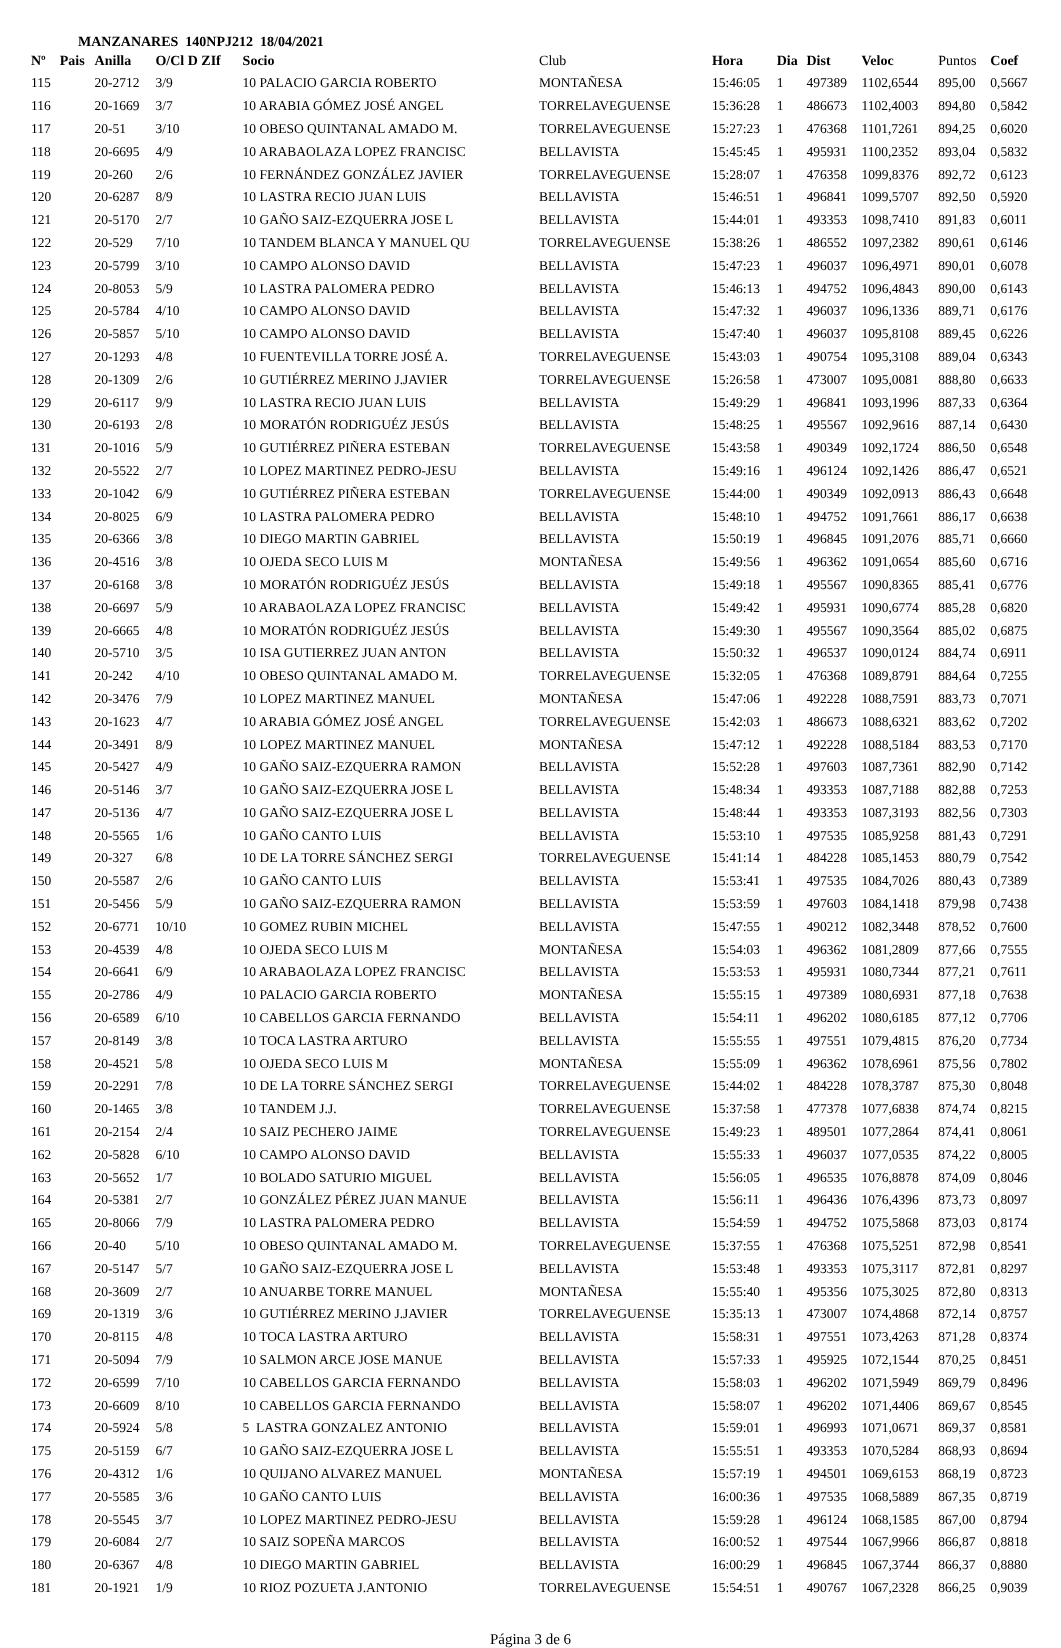MANZANARES 140NPJ212 18/04/2021
| Nº | Pais | Anilla | O/Cl D ZIf | Socio | Club | Hora | Dia | Dist | Veloc | Puntos | Coef |
| --- | --- | --- | --- | --- | --- | --- | --- | --- | --- | --- | --- |
| 115 | | 20-2712 | 3/9 | 10 PALACIO GARCIA ROBERTO | MONTAÑESA | 15:46:05 | 1 | 497389 | 1102,6544 | 895,00 | 0,5667 |
| 116 | | 20-1669 | 3/7 | 10 ARABIA GÓMEZ JOSÉ ANGEL | TORRELAVEGUENSE | 15:36:28 | 1 | 486673 | 1102,4003 | 894,80 | 0,5842 |
| 117 | | 20-51 | 3/10 | 10 OBESO QUINTANAL AMADO M. | TORRELAVEGUENSE | 15:27:23 | 1 | 476368 | 1101,7261 | 894,25 | 0,6020 |
| 118 | | 20-6695 | 4/9 | 10 ARABAOLAZA LOPEZ FRANCISC | BELLAVISTA | 15:45:45 | 1 | 495931 | 1100,2352 | 893,04 | 0,5832 |
| 119 | | 20-260 | 2/6 | 10 FERNÁNDEZ GONZÁLEZ JAVIER | TORRELAVEGUENSE | 15:28:07 | 1 | 476358 | 1099,8376 | 892,72 | 0,6123 |
| 120 | | 20-6287 | 8/9 | 10 LASTRA RECIO JUAN LUIS | BELLAVISTA | 15:46:51 | 1 | 496841 | 1099,5707 | 892,50 | 0,5920 |
| 121 | | 20-5170 | 2/7 | 10 GAÑO SAIZ-EZQUERRA JOSE L | BELLAVISTA | 15:44:01 | 1 | 493353 | 1098,7410 | 891,83 | 0,6011 |
| 122 | | 20-529 | 7/10 | 10 TANDEM BLANCA Y MANUEL QU | TORRELAVEGUENSE | 15:38:26 | 1 | 486552 | 1097,2382 | 890,61 | 0,6146 |
| 123 | | 20-5799 | 3/10 | 10 CAMPO ALONSO DAVID | BELLAVISTA | 15:47:23 | 1 | 496037 | 1096,4971 | 890,01 | 0,6078 |
| 124 | | 20-8053 | 5/9 | 10 LASTRA PALOMERA PEDRO | BELLAVISTA | 15:46:13 | 1 | 494752 | 1096,4843 | 890,00 | 0,6143 |
| 125 | | 20-5784 | 4/10 | 10 CAMPO ALONSO DAVID | BELLAVISTA | 15:47:32 | 1 | 496037 | 1096,1336 | 889,71 | 0,6176 |
| 126 | | 20-5857 | 5/10 | 10 CAMPO ALONSO DAVID | BELLAVISTA | 15:47:40 | 1 | 496037 | 1095,8108 | 889,45 | 0,6226 |
| 127 | | 20-1293 | 4/8 | 10 FUENTEVILLA TORRE JOSÉ A. | TORRELAVEGUENSE | 15:43:03 | 1 | 490754 | 1095,3108 | 889,04 | 0,6343 |
| 128 | | 20-1309 | 2/6 | 10 GUTIÉRREZ MERINO J.JAVIER | TORRELAVEGUENSE | 15:26:58 | 1 | 473007 | 1095,0081 | 888,80 | 0,6633 |
| 129 | | 20-6117 | 9/9 | 10 LASTRA RECIO JUAN LUIS | BELLAVISTA | 15:49:29 | 1 | 496841 | 1093,1996 | 887,33 | 0,6364 |
| 130 | | 20-6193 | 2/8 | 10 MORATÓN RODRIGUÉZ JESÚS | BELLAVISTA | 15:48:25 | 1 | 495567 | 1092,9616 | 887,14 | 0,6430 |
| 131 | | 20-1016 | 5/9 | 10 GUTIÉRREZ PIÑERA ESTEBAN | TORRELAVEGUENSE | 15:43:58 | 1 | 490349 | 1092,1724 | 886,50 | 0,6548 |
| 132 | | 20-5522 | 2/7 | 10 LOPEZ MARTINEZ PEDRO-JESU | BELLAVISTA | 15:49:16 | 1 | 496124 | 1092,1426 | 886,47 | 0,6521 |
| 133 | | 20-1042 | 6/9 | 10 GUTIÉRREZ PIÑERA ESTEBAN | TORRELAVEGUENSE | 15:44:00 | 1 | 490349 | 1092,0913 | 886,43 | 0,6648 |
| 134 | | 20-8025 | 6/9 | 10 LASTRA PALOMERA PEDRO | BELLAVISTA | 15:48:10 | 1 | 494752 | 1091,7661 | 886,17 | 0,6638 |
| 135 | | 20-6366 | 3/8 | 10 DIEGO MARTIN GABRIEL | BELLAVISTA | 15:50:19 | 1 | 496845 | 1091,2076 | 885,71 | 0,6660 |
| 136 | | 20-4516 | 3/8 | 10 OJEDA SECO LUIS M | MONTAÑESA | 15:49:56 | 1 | 496362 | 1091,0654 | 885,60 | 0,6716 |
| 137 | | 20-6168 | 3/8 | 10 MORATÓN RODRIGUÉZ JESÚS | BELLAVISTA | 15:49:18 | 1 | 495567 | 1090,8365 | 885,41 | 0,6776 |
| 138 | | 20-6697 | 5/9 | 10 ARABAOLAZA LOPEZ FRANCISC | BELLAVISTA | 15:49:42 | 1 | 495931 | 1090,6774 | 885,28 | 0,6820 |
| 139 | | 20-6665 | 4/8 | 10 MORATÓN RODRIGUÉZ JESÚS | BELLAVISTA | 15:49:30 | 1 | 495567 | 1090,3564 | 885,02 | 0,6875 |
| 140 | | 20-5710 | 3/5 | 10 ISA GUTIERREZ JUAN ANTON | BELLAVISTA | 15:50:32 | 1 | 496537 | 1090,0124 | 884,74 | 0,6911 |
| 141 | | 20-242 | 4/10 | 10 OBESO QUINTANAL AMADO M. | TORRELAVEGUENSE | 15:32:05 | 1 | 476368 | 1089,8791 | 884,64 | 0,7255 |
| 142 | | 20-3476 | 7/9 | 10 LOPEZ MARTINEZ MANUEL | MONTAÑESA | 15:47:06 | 1 | 492228 | 1088,7591 | 883,73 | 0,7071 |
| 143 | | 20-1623 | 4/7 | 10 ARABIA GÓMEZ JOSÉ ANGEL | TORRELAVEGUENSE | 15:42:03 | 1 | 486673 | 1088,6321 | 883,62 | 0,7202 |
| 144 | | 20-3491 | 8/9 | 10 LOPEZ MARTINEZ MANUEL | MONTAÑESA | 15:47:12 | 1 | 492228 | 1088,5184 | 883,53 | 0,7170 |
| 145 | | 20-5427 | 4/9 | 10 GAÑO SAIZ-EZQUERRA RAMON | BELLAVISTA | 15:52:28 | 1 | 497603 | 1087,7361 | 882,90 | 0,7142 |
| 146 | | 20-5146 | 3/7 | 10 GAÑO SAIZ-EZQUERRA JOSE L | BELLAVISTA | 15:48:34 | 1 | 493353 | 1087,7188 | 882,88 | 0,7253 |
| 147 | | 20-5136 | 4/7 | 10 GAÑO SAIZ-EZQUERRA JOSE L | BELLAVISTA | 15:48:44 | 1 | 493353 | 1087,3193 | 882,56 | 0,7303 |
| 148 | | 20-5565 | 1/6 | 10 GAÑO CANTO LUIS | BELLAVISTA | 15:53:10 | 1 | 497535 | 1085,9258 | 881,43 | 0,7291 |
| 149 | | 20-327 | 6/8 | 10 DE LA TORRE SÁNCHEZ SERGI | TORRELAVEGUENSE | 15:41:14 | 1 | 484228 | 1085,1453 | 880,79 | 0,7542 |
| 150 | | 20-5587 | 2/6 | 10 GAÑO CANTO LUIS | BELLAVISTA | 15:53:41 | 1 | 497535 | 1084,7026 | 880,43 | 0,7389 |
| 151 | | 20-5456 | 5/9 | 10 GAÑO SAIZ-EZQUERRA RAMON | BELLAVISTA | 15:53:59 | 1 | 497603 | 1084,1418 | 879,98 | 0,7438 |
| 152 | | 20-6771 | 10/10 | 10 GOMEZ RUBIN MICHEL | BELLAVISTA | 15:47:55 | 1 | 490212 | 1082,3448 | 878,52 | 0,7600 |
| 153 | | 20-4539 | 4/8 | 10 OJEDA SECO LUIS M | MONTAÑESA | 15:54:03 | 1 | 496362 | 1081,2809 | 877,66 | 0,7555 |
| 154 | | 20-6641 | 6/9 | 10 ARABAOLAZA LOPEZ FRANCISC | BELLAVISTA | 15:53:53 | 1 | 495931 | 1080,7344 | 877,21 | 0,7611 |
| 155 | | 20-2786 | 4/9 | 10 PALACIO GARCIA ROBERTO | MONTAÑESA | 15:55:15 | 1 | 497389 | 1080,6931 | 877,18 | 0,7638 |
| 156 | | 20-6589 | 6/10 | 10 CABELLOS GARCIA FERNANDO | BELLAVISTA | 15:54:11 | 1 | 496202 | 1080,6185 | 877,12 | 0,7706 |
| 157 | | 20-8149 | 3/8 | 10 TOCA LASTRA ARTURO | BELLAVISTA | 15:55:55 | 1 | 497551 | 1079,4815 | 876,20 | 0,7734 |
| 158 | | 20-4521 | 5/8 | 10 OJEDA SECO LUIS M | MONTAÑESA | 15:55:09 | 1 | 496362 | 1078,6961 | 875,56 | 0,7802 |
| 159 | | 20-2291 | 7/8 | 10 DE LA TORRE SÁNCHEZ SERGI | TORRELAVEGUENSE | 15:44:02 | 1 | 484228 | 1078,3787 | 875,30 | 0,8048 |
| 160 | | 20-1465 | 3/8 | 10 TANDEM J.J. | TORRELAVEGUENSE | 15:37:58 | 1 | 477378 | 1077,6838 | 874,74 | 0,8215 |
| 161 | | 20-2154 | 2/4 | 10 SAIZ PECHERO JAIME | TORRELAVEGUENSE | 15:49:23 | 1 | 489501 | 1077,2864 | 874,41 | 0,8061 |
| 162 | | 20-5828 | 6/10 | 10 CAMPO ALONSO DAVID | BELLAVISTA | 15:55:33 | 1 | 496037 | 1077,0535 | 874,22 | 0,8005 |
| 163 | | 20-5652 | 1/7 | 10 BOLADO SATURIO MIGUEL | BELLAVISTA | 15:56:05 | 1 | 496535 | 1076,8878 | 874,09 | 0,8046 |
| 164 | | 20-5381 | 2/7 | 10 GONZÁLEZ PÉREZ JUAN MANUE | BELLAVISTA | 15:56:11 | 1 | 496436 | 1076,4396 | 873,73 | 0,8097 |
| 165 | | 20-8066 | 7/9 | 10 LASTRA PALOMERA PEDRO | BELLAVISTA | 15:54:59 | 1 | 494752 | 1075,5868 | 873,03 | 0,8174 |
| 166 | | 20-40 | 5/10 | 10 OBESO QUINTANAL AMADO M. | TORRELAVEGUENSE | 15:37:55 | 1 | 476368 | 1075,5251 | 872,98 | 0,8541 |
| 167 | | 20-5147 | 5/7 | 10 GAÑO SAIZ-EZQUERRA JOSE L | BELLAVISTA | 15:53:48 | 1 | 493353 | 1075,3117 | 872,81 | 0,8297 |
| 168 | | 20-3609 | 2/7 | 10 ANUARBE TORRE MANUEL | MONTAÑESA | 15:55:40 | 1 | 495356 | 1075,3025 | 872,80 | 0,8313 |
| 169 | | 20-1319 | 3/6 | 10 GUTIÉRREZ MERINO J.JAVIER | TORRELAVEGUENSE | 15:35:13 | 1 | 473007 | 1074,4868 | 872,14 | 0,8757 |
| 170 | | 20-8115 | 4/8 | 10 TOCA LASTRA ARTURO | BELLAVISTA | 15:58:31 | 1 | 497551 | 1073,4263 | 871,28 | 0,8374 |
| 171 | | 20-5094 | 7/9 | 10 SALMON ARCE JOSE MANUE | BELLAVISTA | 15:57:33 | 1 | 495925 | 1072,1544 | 870,25 | 0,8451 |
| 172 | | 20-6599 | 7/10 | 10 CABELLOS GARCIA FERNANDO | BELLAVISTA | 15:58:03 | 1 | 496202 | 1071,5949 | 869,79 | 0,8496 |
| 173 | | 20-6609 | 8/10 | 10 CABELLOS GARCIA FERNANDO | BELLAVISTA | 15:58:07 | 1 | 496202 | 1071,4406 | 869,67 | 0,8545 |
| 174 | | 20-5924 | 5/8 | 5 LASTRA GONZALEZ ANTONIO | BELLAVISTA | 15:59:01 | 1 | 496993 | 1071,0671 | 869,37 | 0,8581 |
| 175 | | 20-5159 | 6/7 | 10 GAÑO SAIZ-EZQUERRA JOSE L | BELLAVISTA | 15:55:51 | 1 | 493353 | 1070,5284 | 868,93 | 0,8694 |
| 176 | | 20-4312 | 1/6 | 10 QUIJANO ALVAREZ MANUEL | MONTAÑESA | 15:57:19 | 1 | 494501 | 1069,6153 | 868,19 | 0,8723 |
| 177 | | 20-5585 | 3/6 | 10 GAÑO CANTO LUIS | BELLAVISTA | 16:00:36 | 1 | 497535 | 1068,5889 | 867,35 | 0,8719 |
| 178 | | 20-5545 | 3/7 | 10 LOPEZ MARTINEZ PEDRO-JESU | BELLAVISTA | 15:59:28 | 1 | 496124 | 1068,1585 | 867,00 | 0,8794 |
| 179 | | 20-6084 | 2/7 | 10 SAIZ SOPEÑA MARCOS | BELLAVISTA | 16:00:52 | 1 | 497544 | 1067,9966 | 866,87 | 0,8818 |
| 180 | | 20-6367 | 4/8 | 10 DIEGO MARTIN GABRIEL | BELLAVISTA | 16:00:29 | 1 | 496845 | 1067,3744 | 866,37 | 0,8880 |
| 181 | | 20-1921 | 1/9 | 10 RIOZ POZUETA J.ANTONIO | TORRELAVEGUENSE | 15:54:51 | 1 | 490767 | 1067,2328 | 866,25 | 0,9039 |
Página 3 de 6